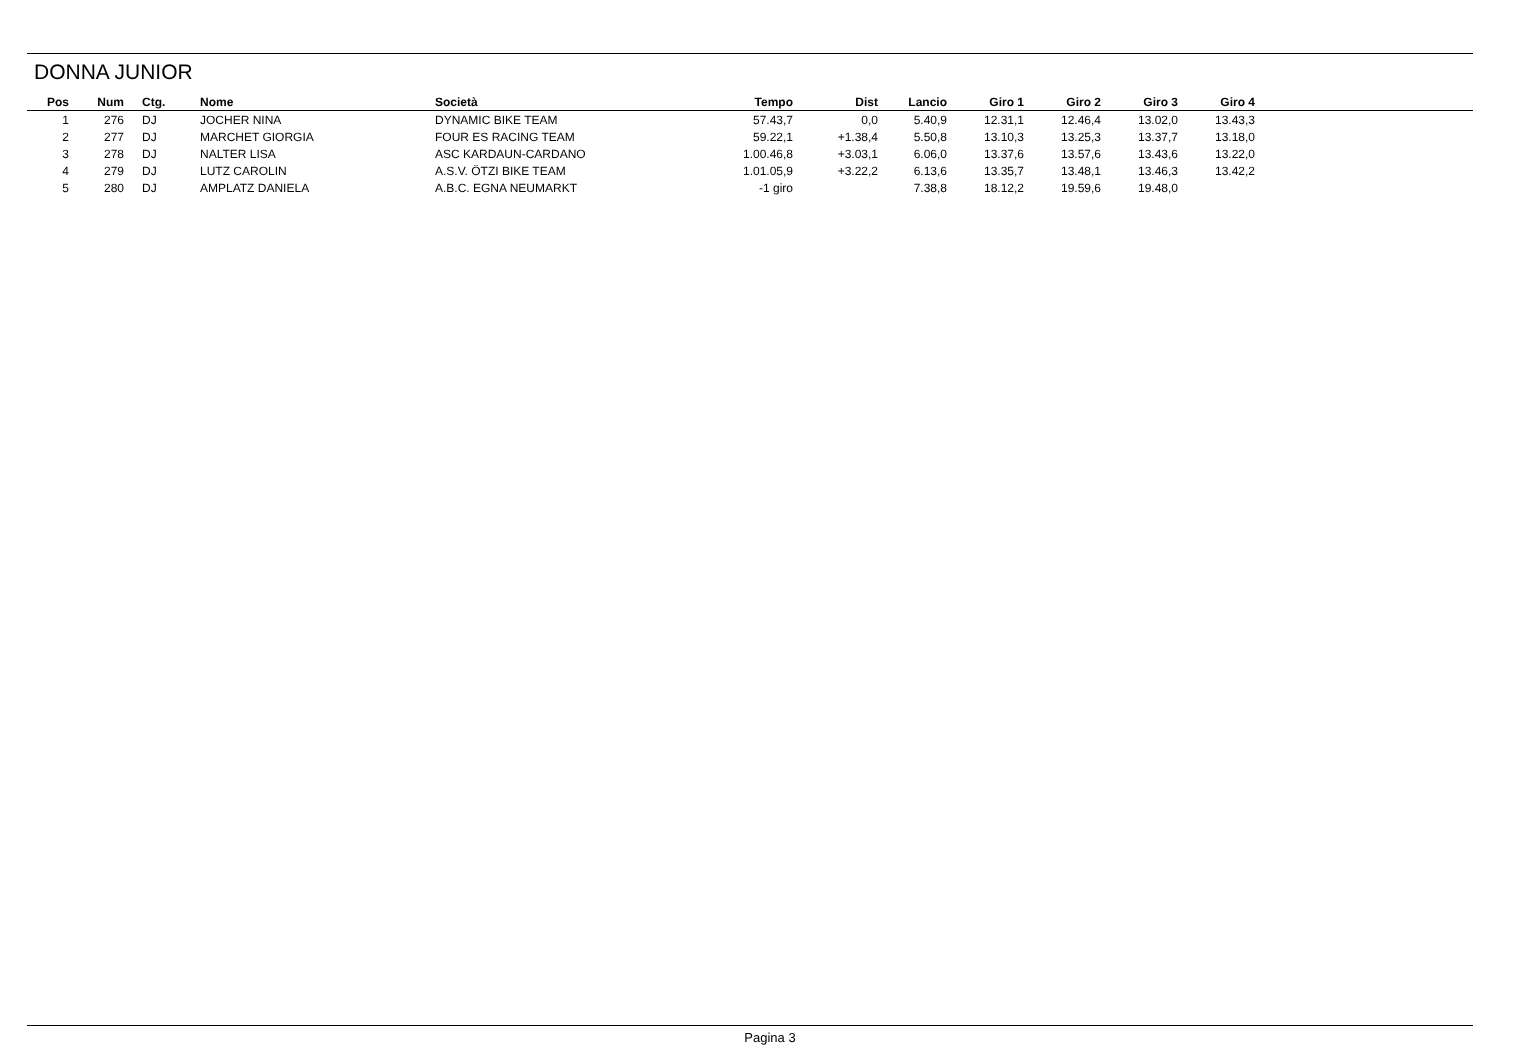DONNA JUNIOR
| Pos | Num | Ctg. | Nome | Società | Tempo | Dist | Lancio | Giro 1 | Giro 2 | Giro 3 | Giro 4 | |
| --- | --- | --- | --- | --- | --- | --- | --- | --- | --- | --- | --- | --- |
| 1 | 276 | DJ | JOCHER NINA | DYNAMIC BIKE TEAM | 57.43,7 | 0,0 | 5.40,9 | 12.31,1 | 12.46,4 | 13.02,0 | 13.43,3 | |
| 2 | 277 | DJ | MARCHET GIORGIA | FOUR ES RACING TEAM | 59.22,1 | +1.38,4 | 5.50,8 | 13.10,3 | 13.25,3 | 13.37,7 | 13.18,0 | |
| 3 | 278 | DJ | NALTER LISA | ASC KARDAUN-CARDANO | 1.00.46,8 | +3.03,1 | 6.06,0 | 13.37,6 | 13.57,6 | 13.43,6 | 13.22,0 | |
| 4 | 279 | DJ | LUTZ CAROLIN | A.S.V. ÖTZI BIKE TEAM | 1.01.05,9 | +3.22,2 | 6.13,6 | 13.35,7 | 13.48,1 | 13.46,3 | 13.42,2 | |
| 5 | 280 | DJ | AMPLATZ DANIELA | A.B.C. EGNA NEUMARKT | -1 giro | | 7.38,8 | 18.12,2 | 19.59,6 | 19.48,0 | | |
Pagina 3